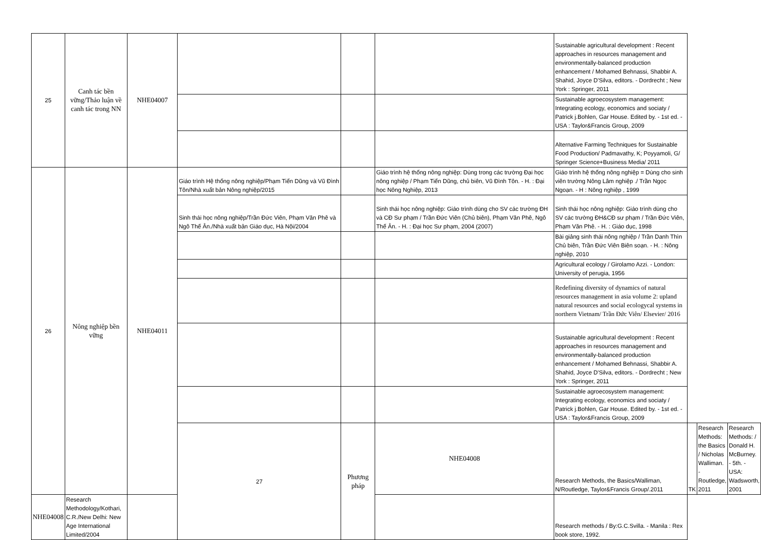| 25 | Canh tác bền vững/Thảo luận về canh tác trong NN | NHE04007 | | | | Sustainable agricultural development : Recent approaches in resources management and environmentally-balanced production enhancement / Mohamed Behnassi, Shabbir A. Shahid, Joyce D'Silva, editors. - Dordrecht ; New York : Springer, 2011 | | | |
| | | | | | | Sustainable agroecosystem management: Integrating ecology, economics and sociaty / Patrick j.Bohlen, Gar House. Edited by. - 1st ed. - USA : Taylor&Francis Group, 2009 | | | |
| | | | | | | Alternative Farming Techniques for Sustainable Food Production/ Padmavathy, K; Poyyamoli, G/ Springer Science+Business Media/ 2011 | | | |
| 26 | Nông nghiệp bền vững | NHE04011 | Giáo trình Hệ thống nông nghiệp/Phạm Tiến Dũng và Vũ Đình Tôn/Nhà xuất bản Nông nghiệp/2015 | | Giáo trình hệ thống nông nghiệp: Dùng trong các trường Đại học nông nghiệp / Phạm Tiến Dũng, chủ biên, Vũ Đình Tôn. - H. : Đại học Nông Nghiệp, 2013 | Giáo trình hệ thống nông nghiệp = Dùng cho sinh viên trường Nông Lâm nghiệp ./ Trần Ngọc Ngoạn. - H : Nông nghiệp , 1999 | | | |
| | | | Sinh thái học nông nghiệp/Trần Đức Viên, Phạm Văn Phê và Ngô Thế Ân./Nhà xuất bản Giáo dục, Hà Nội/2004 | | Sinh thái học nông nghiệp: Giáo trình dùng cho SV các trường ĐH và CĐ Sư phạm / Trần Đức Viên (Chủ biên), Phạm Văn Phê, Ngô Thế Ân. - H. : Đại học Sư phạm, 2004 (2007) | Sinh thái học nông nghiệp: Giáo trình dùng cho SV các trường ĐH&CĐ sư phạm / Trần Đức Viên, Phạm Văn Phê. - H. : Giáo dục, 1998 | | | |
| | | | | | | Bài giảng sinh thái nông nghiệp / Trần Danh Thìn Chủ biên, Trần Đức Viên Biên soạn. - H. : Nông nghiệp, 2010 | | | |
| | | | | | | Agricultural ecology / Girolamo Azzi. - London: University of perugia, 1956 | | | |
| | | | | | | Redefining diversity of dynamics of natural resources management in asia volume 2: upland natural resources and social ecologycal systems in northern Vietnam/ Trần Đức Viên/ Elsevier/ 2016 | | | |
| | | | | | | Sustainable agricultural development : Recent approaches in resources management and environmentally-balanced production enhancement / Mohamed Behnassi, Shabbir A. Shahid, Joyce D'Silva, editors. - Dordrecht ; New York : Springer, 2011 | | | |
| | | | | | | Sustainable agroecosystem management: Integrating ecology, economics and sociaty / Patrick j.Bohlen, Gar House. Edited by. - 1st ed. - USA : Taylor&Francis Group, 2009 | | | |
| | | | 27 | Phương pháp | NHE04008 | Research Methods, the Basics/Walliman, N/Routledge, Taylor&Francis Group/.2011 | TK | Research Methods: the Basics / Nicholas Walliman. - Routledge, 2011 | Research Methods: / Donald H. McBurney. - 5th. - USA: Wadsworth, 2001 |
| NHE04008 | Research Methodology/Kothari, C.R./New Delhi: New Age International Limited/2004 | | | | | Research methods / By:G.C.Svilla. - Manila : Rex book store, 1992. | | | |